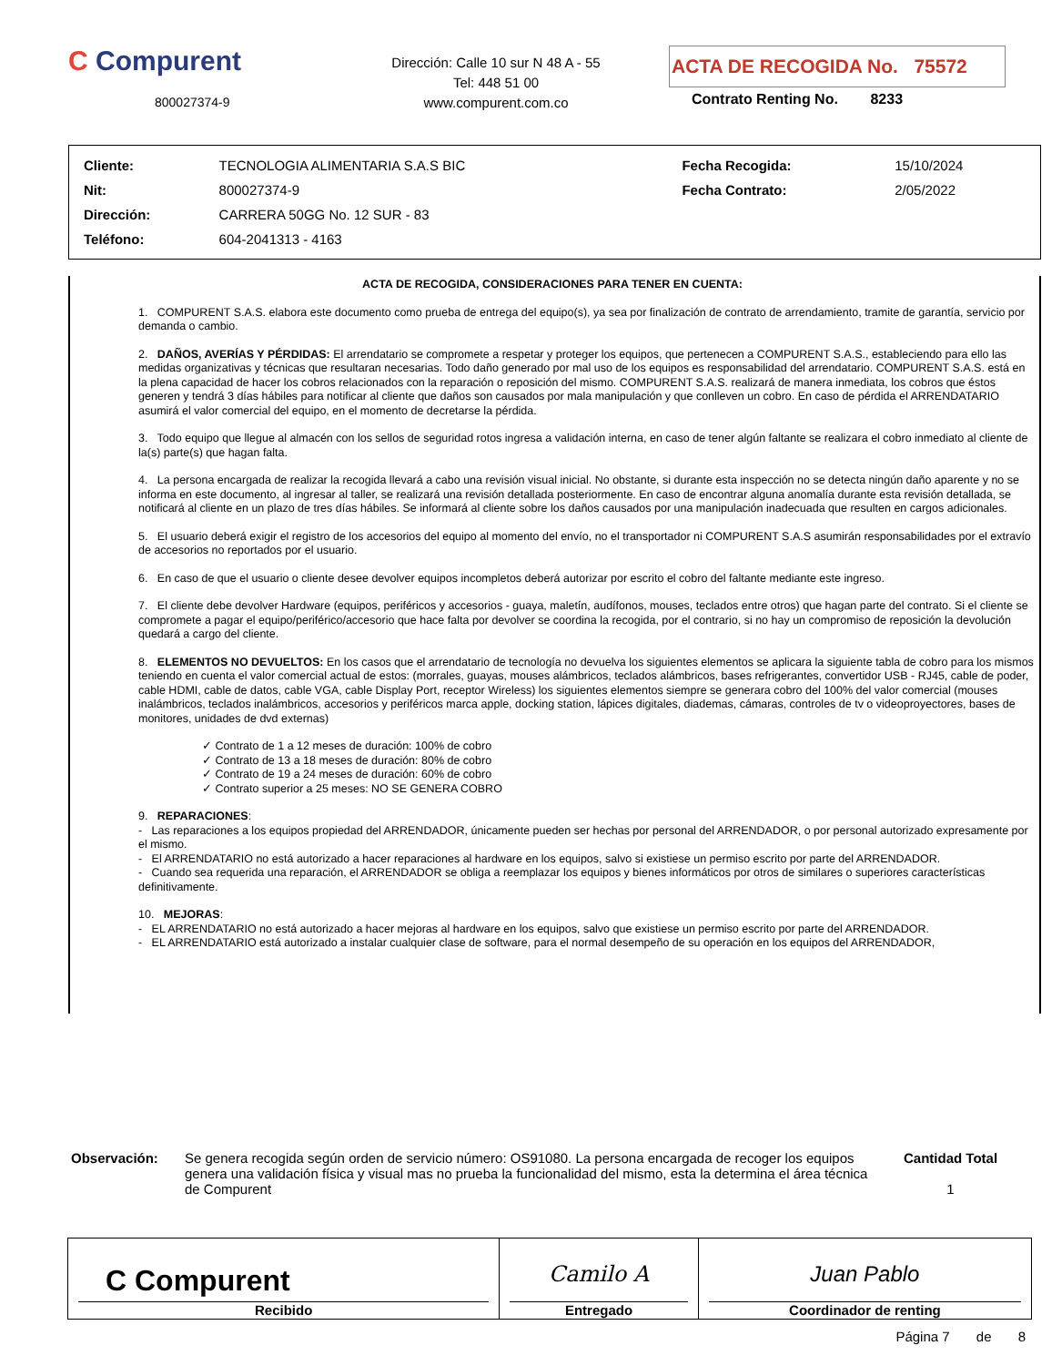C Compurent
800027374-9
Dirección: Calle 10 sur N 48 A - 55
Tel: 448 51 00
www.compurent.com.co
ACTA DE RECOGIDA No. 75572
Contrato Renting No. 8233
| Cliente: | TECNOLOGIA ALIMENTARIA S.A.S BIC | Fecha Recogida: | 15/10/2024 |
| Nit: | 800027374-9 | Fecha Contrato: | 2/05/2022 |
| Dirección: | CARRERA 50GG No. 12 SUR - 83 | | |
| Teléfono: | 604-2041313 - 4163 | | |
ACTA DE RECOGIDA, CONSIDERACIONES PARA TENER EN CUENTA:
1. COMPURENT S.A.S. elabora este documento como prueba de entrega del equipo(s), ya sea por finalización de contrato de arrendamiento, tramite de garantía, servicio por demanda o cambio.
2. DAÑOS, AVERÍAS Y PÉRDIDAS: El arrendatario se compromete a respetar y proteger los equipos, que pertenecen a COMPURENT S.A.S., estableciendo para ello las medidas organizativas y técnicas que resultaran necesarias. Todo daño generado por mal uso de los equipos es responsabilidad del arrendatario. COMPURENT S.A.S. está en la plena capacidad de hacer los cobros relacionados con la reparación o reposición del mismo. COMPURENT S.A.S. realizará de manera inmediata, los cobros que éstos generen y tendrá 3 días hábiles para notificar al cliente que daños son causados por mala manipulación y que conlleven un cobro. En caso de pérdida el ARRENDATARIO asumirá el valor comercial del equipo, en el momento de decretarse la pérdida.
3. Todo equipo que llegue al almacén con los sellos de seguridad rotos ingresa a validación interna, en caso de tener algún faltante se realizara el cobro inmediato al cliente de la(s) parte(s) que hagan falta.
4. La persona encargada de realizar la recogida llevará a cabo una revisión visual inicial. No obstante, si durante esta inspección no se detecta ningún daño aparente y no se informa en este documento, al ingresar al taller, se realizará una revisión detallada posteriormente. En caso de encontrar alguna anomalía durante esta revisión detallada, se notificará al cliente en un plazo de tres días hábiles. Se informará al cliente sobre los daños causados por una manipulación inadecuada que resulten en cargos adicionales.
5. El usuario deberá exigir el registro de los accesorios del equipo al momento del envío, no el transportador ni COMPURENT S.A.S asumirán responsabilidades por el extravío de accesorios no reportados por el usuario.
6. En caso de que el usuario o cliente desee devolver equipos incompletos deberá autorizar por escrito el cobro del faltante mediante este ingreso.
7. El cliente debe devolver Hardware (equipos, periféricos y accesorios - guaya, maletín, audífonos, mouses, teclados entre otros) que hagan parte del contrato. Si el cliente se compromete a pagar el equipo/periférico/accesorio que hace falta por devolver se coordina la recogida, por el contrario, si no hay un compromiso de reposición la devolución quedará a cargo del cliente.
8. ELEMENTOS NO DEVUELTOS: En los casos que el arrendatario de tecnología no devuelva los siguientes elementos se aplicara la siguiente tabla de cobro para los mismos teniendo en cuenta el valor comercial actual de estos: (morrales, guayas, mouses alámbricos, teclados alámbricos, bases refrigerantes, convertidor USB - RJ45, cable de poder, cable HDMI, cable de datos, cable VGA, cable Display Port, receptor Wireless) los siguientes elementos siempre se generara cobro del 100% del valor comercial (mouses inalámbricos, teclados inalámbricos, accesorios y periféricos marca apple, docking station, lápices digitales, diademas, cámaras, controles de tv o videoproyectores, bases de monitores, unidades de dvd externas)
✓ Contrato de 1 a 12 meses de duración: 100% de cobro
✓ Contrato de 13 a 18 meses de duración: 80% de cobro
✓ Contrato de 19 a 24 meses de duración: 60% de cobro
✓ Contrato superior a 25 meses: NO SE GENERA COBRO
9. REPARACIONES:
- Las reparaciones a los equipos propiedad del ARRENDADOR, únicamente pueden ser hechas por personal del ARRENDADOR, o por personal autorizado expresamente por el mismo.
- El ARRENDATARIO no está autorizado a hacer reparaciones al hardware en los equipos, salvo si existiese un permiso escrito por parte del ARRENDADOR.
- Cuando sea requerida una reparación, el ARRENDADOR se obliga a reemplazar los equipos y bienes informáticos por otros de similares o superiores características definitivamente.
10. MEJORAS:
- EL ARRENDATARIO no está autorizado a hacer mejoras al hardware en los equipos, salvo que existiese un permiso escrito por parte del ARRENDADOR.
- EL ARRENDATARIO está autorizado a instalar cualquier clase de software, para el normal desempeño de su operación en los equipos del ARRENDADOR,
Observación: Se genera recogida según orden de servicio número: OS91080. La persona encargada de recoger los equipos genera una validación física y visual mas no prueba la funcionalidad del mismo, esta la determina el área técnica de Compurent
Cantidad Total
1
| C Compurent Recibido | Camilo A Entregado | Juan Pablo Coordinador de renting |
Página 7 de 8